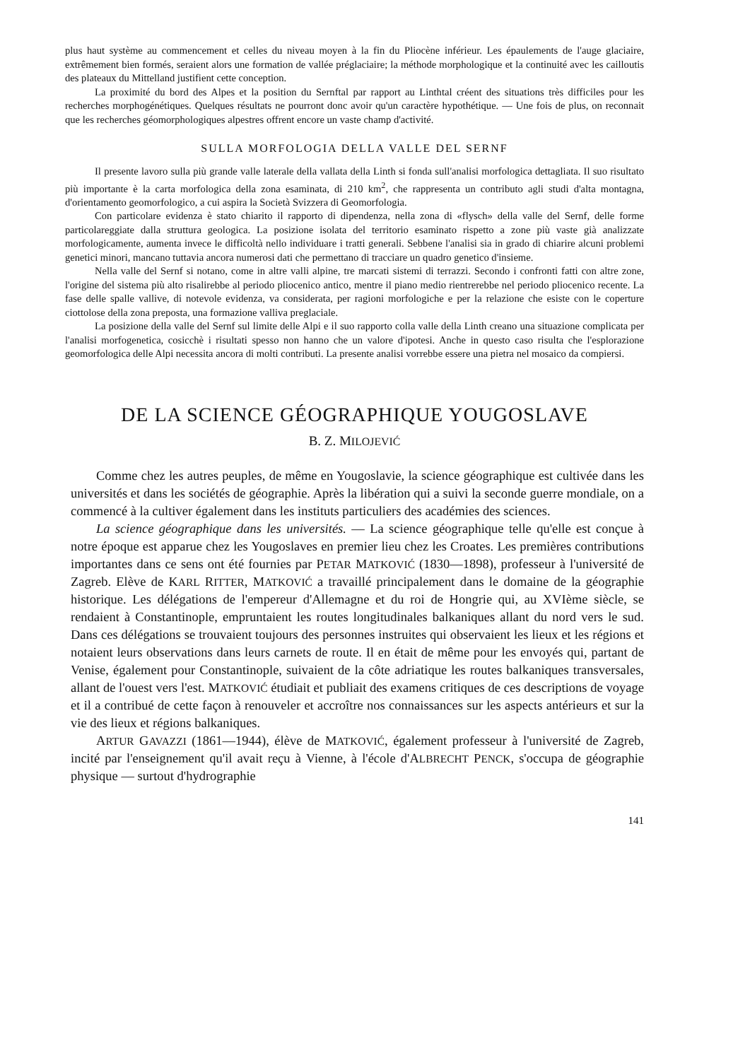plus haut système au commencement et celles du niveau moyen à la fin du Pliocène inférieur. Les épaulements de l'auge glaciaire, extrêmement bien formés, seraient alors une formation de vallée préglaciaire; la méthode morphologique et la continuité avec les cailloutis des plateaux du Mittelland justifient cette conception.
La proximité du bord des Alpes et la position du Sernftal par rapport au Linthtal créent des situations très difficiles pour les recherches morphogénétiques. Quelques résultats ne pourront donc avoir qu'un caractère hypothétique. — Une fois de plus, on reconnait que les recherches géomorphologiques alpestres offrent encore un vaste champ d'activité.
SULLA MORFOLOGIA DELLA VALLE DEL SERNF
Il presente lavoro sulla più grande valle laterale della vallata della Linth si fonda sull'analisi morfologica dettagliata. Il suo risultato più importante è la carta morfologica della zona esaminata, di 210 km<sup>2</sup>, che rappresenta un contributo agli studi d'alta montagna, d'orientamento geomorfologico, a cui aspira la Società Svizzera di Geomorfologia.
Con particolare evidenza è stato chiarito il rapporto di dipendenza, nella zona di «flysch» della valle del Sernf, delle forme particolareggiate dalla struttura geologica. La posizione isolata del territorio esaminato rispetto a zone più vaste già analizzate morfologicamente, aumenta invece le difficoltà nello individuare i tratti generali. Sebbene l'analisi sia in grado di chiarire alcuni problemi genetici minori, mancano tuttavia ancora numerosi dati che permettano di tracciare un quadro genetico d'insieme.
Nella valle del Sernf si notano, come in altre valli alpine, tre marcati sistemi di terrazzi. Secondo i confronti fatti con altre zone, l'origine del sistema più alto risalirebbe al periodo pliocenico antico, mentre il piano medio rientrerebbe nel periodo pliocenico recente. La fase delle spalle vallive, di notevole evidenza, va considerata, per ragioni morfologiche e per la relazione che esiste con le coperture ciottolose della zona preposta, una formazione valliva preglaciale.
La posizione della valle del Sernf sul limite delle Alpi e il suo rapporto colla valle della Linth creano una situazione complicata per l'analisi morfogenetica, cosicchè i risultati spesso non hanno che un valore d'ipotesi. Anche in questo caso risulta che l'esplorazione geomorfologica delle Alpi necessita ancora di molti contributi. La presente analisi vorrebbe essere una pietra nel mosaico da compiersi.
DE LA SCIENCE GÉOGRAPHIQUE YOUGOSLAVE
B. Z. MILOJEVIĆ
Comme chez les autres peuples, de même en Yougoslavie, la science géographique est cultivée dans les universités et dans les sociétés de géographie. Après la libération qui a suivi la seconde guerre mondiale, on a commencé à la cultiver également dans les instituts particuliers des académies des sciences.
La science géographique dans les universités. — La science géographique telle qu'elle est conçue à notre époque est apparue chez les Yougoslaves en premier lieu chez les Croates. Les premières contributions importantes dans ce sens ont été fournies par PETAR MATKOVIĆ (1830—1898), professeur à l'université de Zagreb. Elève de KARL RITTER, MATKOVIĆ a travaillé principalement dans le domaine de la géographie historique. Les délégations de l'empereur d'Allemagne et du roi de Hongrie qui, au XVIème siècle, se rendaient à Constantinople, empruntaient les routes longitudinales balkaniques allant du nord vers le sud. Dans ces délégations se trouvaient toujours des personnes instruites qui observaient les lieux et les régions et notaient leurs observations dans leurs carnets de route. Il en était de même pour les envoyés qui, partant de Venise, également pour Constantinople, suivaient de la côte adriatique les routes balkaniques transversales, allant de l'ouest vers l'est. MATKOVIĆ étudiait et publiait des examens critiques de ces descriptions de voyage et il a contribué de cette façon à renouveler et accroître nos connaissances sur les aspects antérieurs et sur la vie des lieux et régions balkaniques.
ARTUR GAVAZZI (1861—1944), élève de MATKOVIĆ, également professeur à l'université de Zagreb, incité par l'enseignement qu'il avait reçu à Vienne, à l'école d'ALBRECHT PENCK, s'occupa de géographie physique — surtout d'hydrographie
141